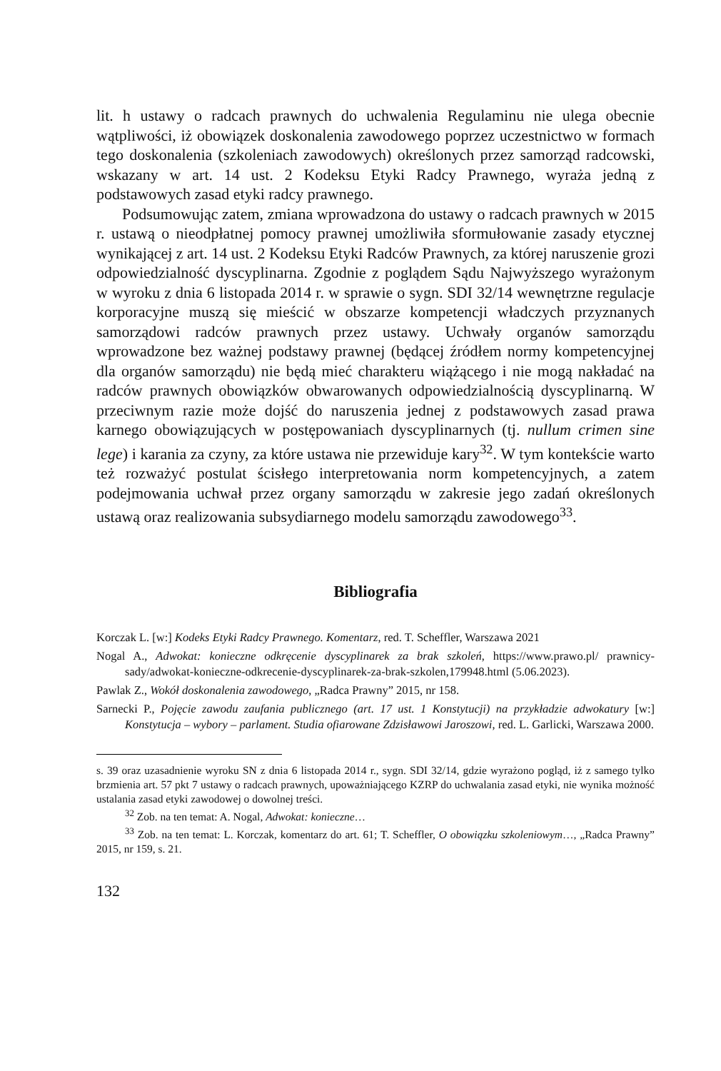lit. h ustawy o radcach prawnych do uchwalenia Regulaminu nie ulega obecnie wątpliwości, iż obowiązek doskonalenia zawodowego poprzez uczestnictwo w formach tego doskonalenia (szkoleniach zawodowych) określonych przez samorząd radcowski, wskazany w art. 14 ust. 2 Kodeksu Etyki Radcy Prawnego, wyraża jedną z podstawowych zasad etyki radcy prawnego.
Podsumowując zatem, zmiana wprowadzona do ustawy o radcach prawnych w 2015 r. ustawą o nieodpłatnej pomocy prawnej umożliwiła sformułowanie zasady etycznej wynikającej z art. 14 ust. 2 Kodeksu Etyki Radców Prawnych, za której naruszenie grozi odpowiedzialność dyscyplinarna. Zgodnie z poglądem Sądu Najwyższego wyrażonym w wyroku z dnia 6 listopada 2014 r. w sprawie o sygn. SDI 32/14 wewnętrzne regulacje korporacyjne muszą się mieścić w obszarze kompetencji władczych przyznanych samorządowi radców prawnych przez ustawy. Uchwały organów samorządu wprowadzone bez ważnej podstawy prawnej (będącej źródłem normy kompetencyjnej dla organów samorządu) nie będą mieć charakteru wiążącego i nie mogą nakładać na radców prawnych obowiązków obwarowanych odpowiedzialnością dyscyplinarną. W przeciwnym razie może dojść do naruszenia jednej z podstawowych zasad prawa karnego obowiązujących w postępowaniach dyscyplinarnych (tj. nullum crimen sine lege) i karania za czyny, za które ustawa nie przewiduje kary<sup>32</sup>. W tym kontekście warto też rozważyć postulat ścisłego interpretowania norm kompetencyjnych, a zatem podejmowania uchwał przez organy samorządu w zakresie jego zadań określonych ustawą oraz realizowania subsydiarnego modelu samorządu zawodowego<sup>33</sup>.
Bibliografia
Korczak L. [w:] Kodeks Etyki Radcy Prawnego. Komentarz, red. T. Scheffler, Warszawa 2021
Nogal A., Adwokat: konieczne odkręcenie dyscyplinarek za brak szkoleń, https://www.prawo.pl/ prawnicy-sady/adwokat-konieczne-odkrecenie-dyscyplinarek-za-brak-szkolen,179948.html (5.06.2023).
Pawlak Z., Wokół doskonalenia zawodowego, „Radca Prawny” 2015, nr 158.
Sarnecki P., Pojęcie zawodu zaufania publicznego (art. 17 ust. 1 Konstytucji) na przykładzie adwokatury [w:] Konstytucja – wybory – parlament. Studia ofiarowane Zdzisławowi Jaroszowi, red. L. Garlicki, Warszawa 2000.
s. 39 oraz uzasadnienie wyroku SN z dnia 6 listopada 2014 r., sygn. SDI 32/14, gdzie wyrażono pogląd, iż z samego tylko brzmienia art. 57 pkt 7 ustawy o radcach prawnych, upoważniającego KZRP do uchwalania zasad etyki, nie wynika możność ustalania zasad etyki zawodowej o dowolnej treści.
<sup>32</sup> Zob. na ten temat: A. Nogal, Adwokat: konieczne…
<sup>33</sup> Zob. na ten temat: L. Korczak, komentarz do art. 61; T. Scheffler, O obowiązku szkoleniowym…, „Radca Prawny” 2015, nr 159, s. 21.
132